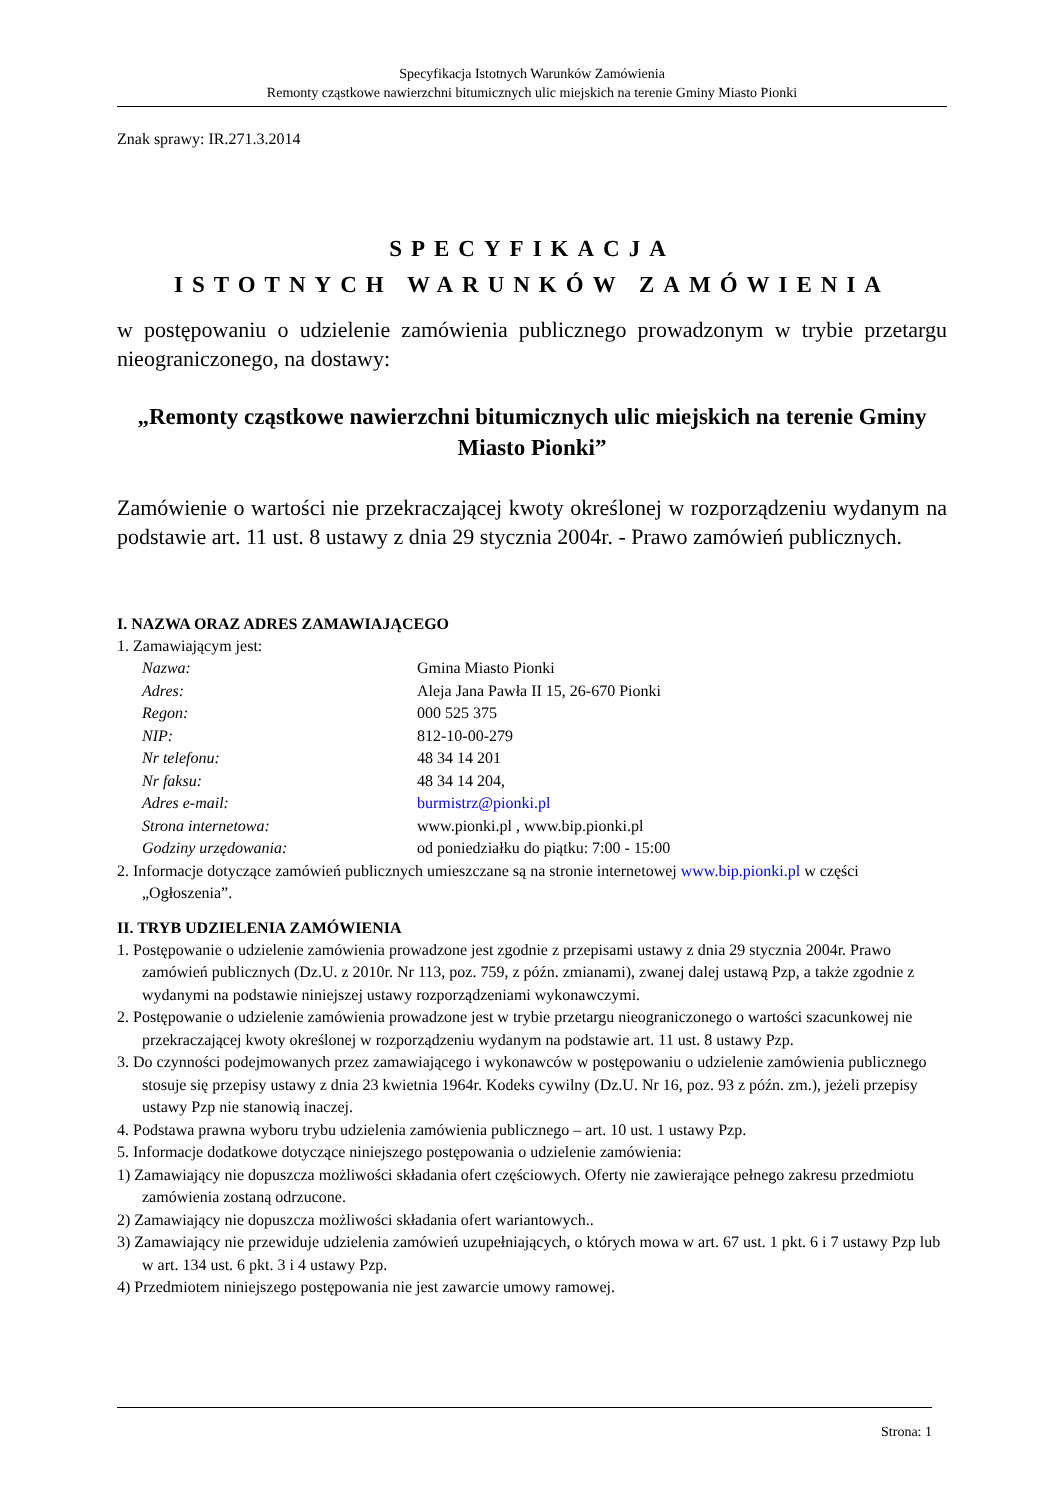Specyfikacja Istotnych Warunków Zamówienia
Remonty cząstkowe nawierzchni bitumicznych ulic miejskich na terenie Gminy Miasto Pionki
Znak sprawy: IR.271.3.2014
SPECYFIKACJA
ISTOTNYCH WARUNKÓW ZAMÓWIENIA
w postępowaniu o udzielenie zamówienia publicznego prowadzonym w trybie przetargu nieograniczonego, na dostawy:
„Remonty cząstkowe nawierzchni bitumicznych ulic miejskich na terenie Gminy Miasto Pionki”
Zamówienie o wartości nie przekraczającej kwoty określonej w rozporządzeniu wydanym na podstawie art. 11 ust. 8 ustawy z dnia 29 stycznia 2004r. - Prawo zamówień publicznych.
I. NAZWA ORAZ ADRES ZAMAWIAJĄCEGO
1. Zamawiającym jest:
| Nazwa: | Gmina Miasto Pionki |
| Adres: | Aleja Jana Pawła II 15, 26-670 Pionki |
| Regon: | 000 525 375 |
| NIP: | 812-10-00-279 |
| Nr telefonu: | 48 34 14 201 |
| Nr faksu: | 48 34 14 204, |
| Adres e-mail: | burmistrz@pionki.pl |
| Strona internetowa: | www.pionki.pl , www.bip.pionki.pl |
| Godziny urzędowania: | od poniedziałku do piątku: 7:00 - 15:00 |
2. Informacje dotyczące zamówień publicznych umieszczane są na stronie internetowej www.bip.pionki.pl w części „Ogłoszenia”.
II. TRYB UDZIELENIA ZAMÓWIENIA
1. Postępowanie o udzielenie zamówienia prowadzone jest zgodnie z przepisami ustawy z dnia 29 stycznia 2004r. Prawo zamówień publicznych (Dz.U. z 2010r. Nr 113, poz. 759, z późn. zmianami), zwanej dalej ustawą Pzp, a także zgodnie z wydanymi na podstawie niniejszej ustawy rozporządzeniami wykonawczymi.
2. Postępowanie o udzielenie zamówienia prowadzone jest w trybie przetargu nieograniczonego o wartości szacunkowej nie przekraczającej kwoty określonej w rozporządzeniu wydanym na podstawie art. 11 ust. 8 ustawy Pzp.
3. Do czynności podejmowanych przez zamawiającego i wykonawców w postępowaniu o udzielenie zamówienia publicznego stosuje się przepisy ustawy z dnia 23 kwietnia 1964r. Kodeks cywilny (Dz.U. Nr 16, poz. 93 z późn. zm.), jeżeli przepisy ustawy Pzp nie stanowią inaczej.
4. Podstawa prawna wyboru trybu udzielenia zamówienia publicznego – art. 10 ust. 1 ustawy Pzp.
5. Informacje dodatkowe dotyczące niniejszego postępowania o udzielenie zamówienia:
1) Zamawiający nie dopuszcza możliwości składania ofert częściowych. Oferty nie zawierające pełnego zakresu przedmiotu zamówienia zostaną odrzucone.
2) Zamawiający nie dopuszcza możliwości składania ofert wariantowych..
3) Zamawiający nie przewiduje udzielenia zamówień uzupełniających, o których mowa w art. 67 ust. 1 pkt. 6 i 7 ustawy Pzp lub w art. 134 ust. 6 pkt. 3 i 4 ustawy Pzp.
4) Przedmiotem niniejszego postępowania nie jest zawarcie umowy ramowej.
Strona: 1